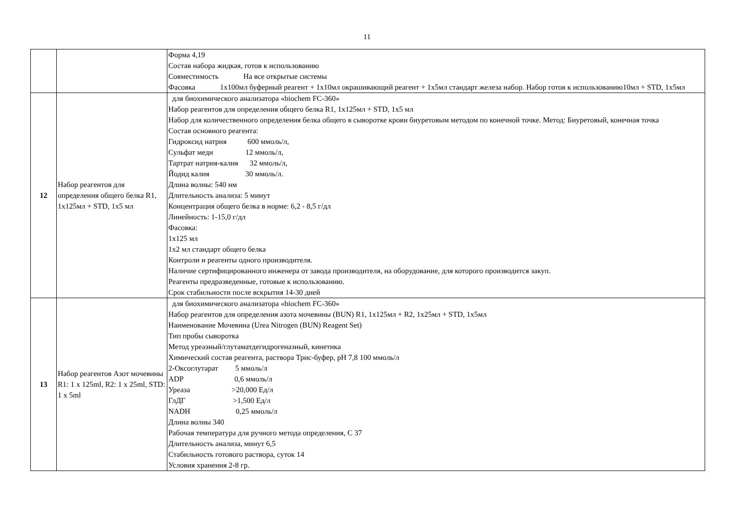11
| | | Форма 4,19 Состав набора жидкая, готов к использованию Совместимость На все открытые системы Фасовка 1х100мл буферный реагент + 1х10мл окрашивающий реагент + 1х5мл стандарт железа набор. Набор готов к использованию10мл + STD, 1х5мл |
| 12 | Набор реагентов для определения общего белка R1, 1x125мл + STD, 1x5 мл | для биохимического анализатора «biochem FC-360» Набор реагентов для определения общего белка R1, 1x125мл + STD, 1x5 мл Набор для количественного определения белка общего в сыворотке крови биуретовым методом по конечной точке. Метод: Биуретовый, конечная точка Состав основного реагента: Гидроксид натрия 600 ммоль/л, Сульфат меди 12 ммоль/л, Тартрат натрия-калия 32 ммоль/л, Йодид калия 30 ммоль/л. Длина волны: 540 нм Длительность анализа: 5 минут Концентрация общего белка в норме: 6,2 - 8,5 г/дл Линейность: 1-15,0 г/дл Фасовка: 1х125 мл 1х2 мл стандарт общего белка Контроли и реагенты одного производителя. Наличие сертифицированного инженера от завода производителя, на оборудование, для которого производится закуп. Реагенты предразведенные, готовые к использованию. Срок стабильности после вскрытия 14-30 дней |
| 13 | Набор реагентов Азот мочевины R1: 1 x 125ml, R2: 1 x 25ml, STD: 1 x 5ml | для биохимического анализатора «biochem FC-360» Набор реагентов для определения азота мочевины (BUN) R1, 1x125мл + R2, 1x25мл + STD, 1x5мл Наименование Мочевина (Urea Nitrogen (BUN) Reagent Set) Тип пробы сыворотка Метод уреазный/глутаматдегидрогеназный, кинетика Химический состав реагента, раствора Трис-буфер, pH 7,8 100 ммоль/л 2-Оксоглутарат 5 ммоль/л ADP 0,6 ммоль/л Уреаза >20,000 Ед/л ГлДГ >1,500 Ед/л NADH 0,25 ммоль/л Длина волны 340 Рабочая температура для ручного метода определения, С 37 Длительность анализа, минут 6,5 Стабильность готового раствора, суток 14 Условия хранения 2-8 гр. |